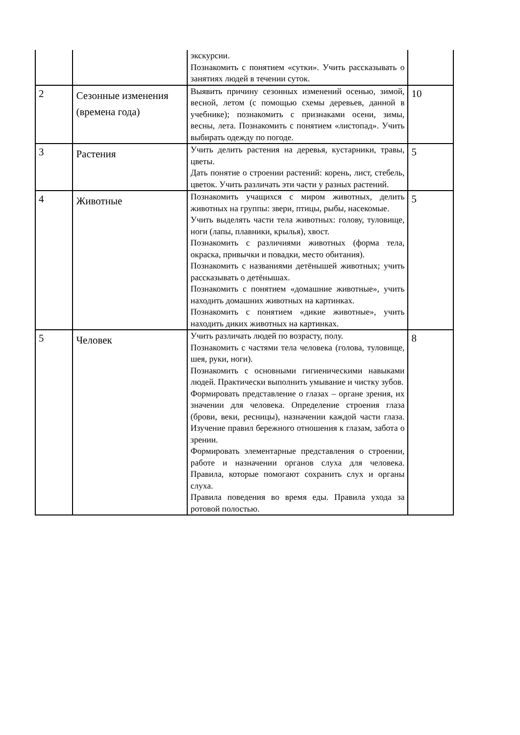| | | экскурсии. Познакомить с понятием «сутки». Учить рассказывать о занятиях людей в течении суток. | |
| 2 | Сезонные изменения (времена года) | Выявить причину сезонных изменений осенью, зимой, весной, летом (с помощью схемы деревьев, данной в учебнике); познакомить с признаками осени, зимы, весны, лета. Познакомить с понятием «листопад». Учить выбирать одежду по погоде. | 10 |
| 3 | Растения | Учить делить растения на деревья, кустарники, травы, цветы. Дать понятие о строении растений: корень, лист, стебель, цветок. Учить различать эти части у разных растений. | 5 |
| 4 | Животные | Познакомить учащихся с миром животных, делить животных на группы: звери, птицы, рыбы, насекомые. Учить выделять части тела животных: голову, туловище, ноги (лапы, плавники, крылья), хвост. Познакомить с различиями животных (форма тела, окраска, привычки и повадки, место обитания). Познакомить с названиями детёнышей животных; учить рассказывать о детёнышах. Познакомить с понятием «домашние животные», учить находить домашних животных на картинках. Познакомить с понятием «дикие животные», учить находить диких животных на картинках. | 5 |
| 5 | Человек | Учить различать людей по возрасту, полу. Познакомить с частями тела человека (голова, туловище, шея, руки, ноги). Познакомить с основными гигиеническими навыками людей. Практически выполнить умывание и чистку зубов. Формировать представление о глазах – органе зрения, их значении для человека. Определение строения глаза (брови, веки, ресницы), назначении каждой части глаза. Изучение правил бережного отношения к глазам, забота о зрении. Формировать элементарные представления о строении, работе и назначении органов слуха для человека. Правила, которые помогают сохранить слух и органы слуха. Правила поведения во время еды. Правила ухода за ротовой полостью. | 8 |